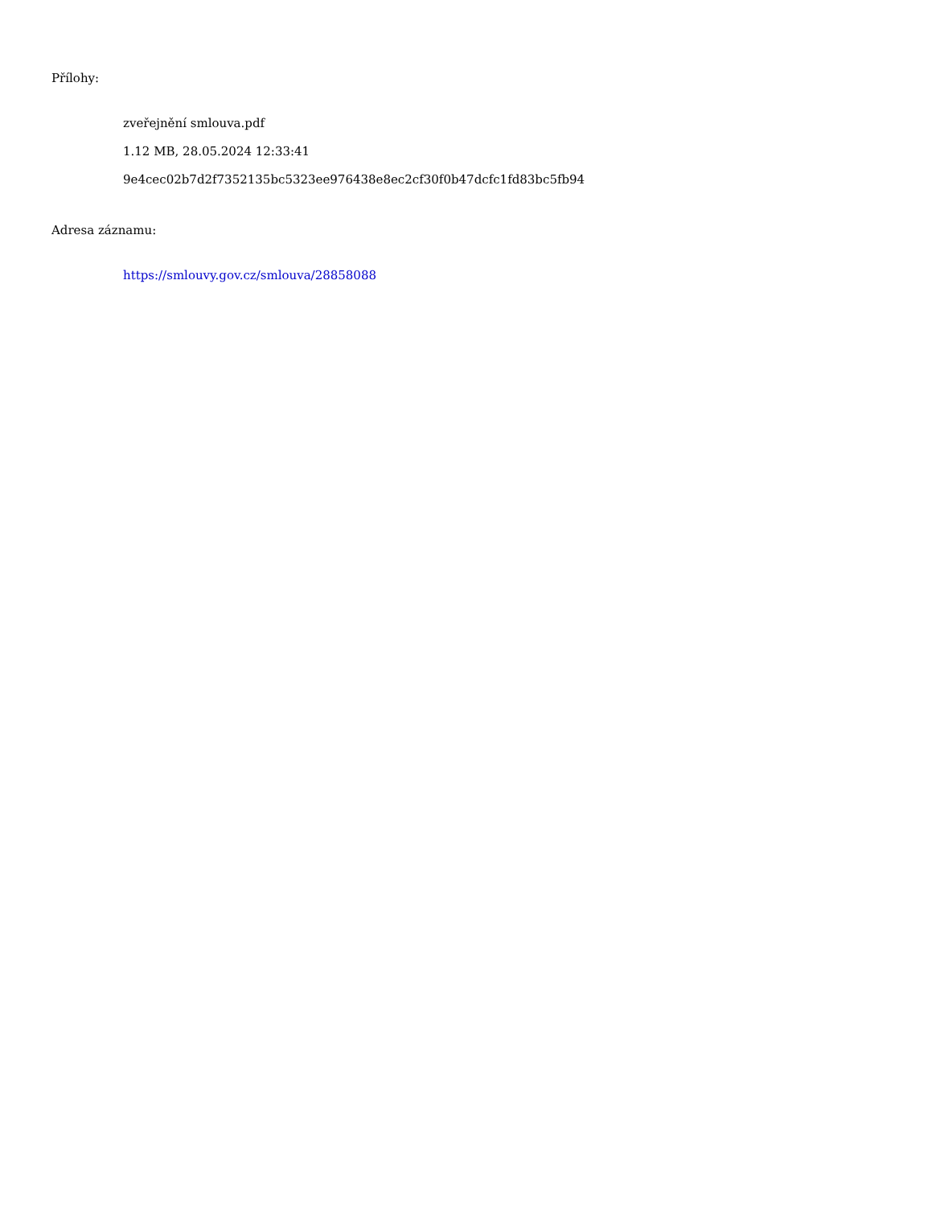Přílohy:
zveřejnění smlouva.pdf
1.12 MB, 28.05.2024 12:33:41
9e4cec02b7d2f7352135bc5323ee976438e8ec2cf30f0b47dcfc1fd83bc5fb94
Adresa záznamu:
https://smlouvy.gov.cz/smlouva/28858088